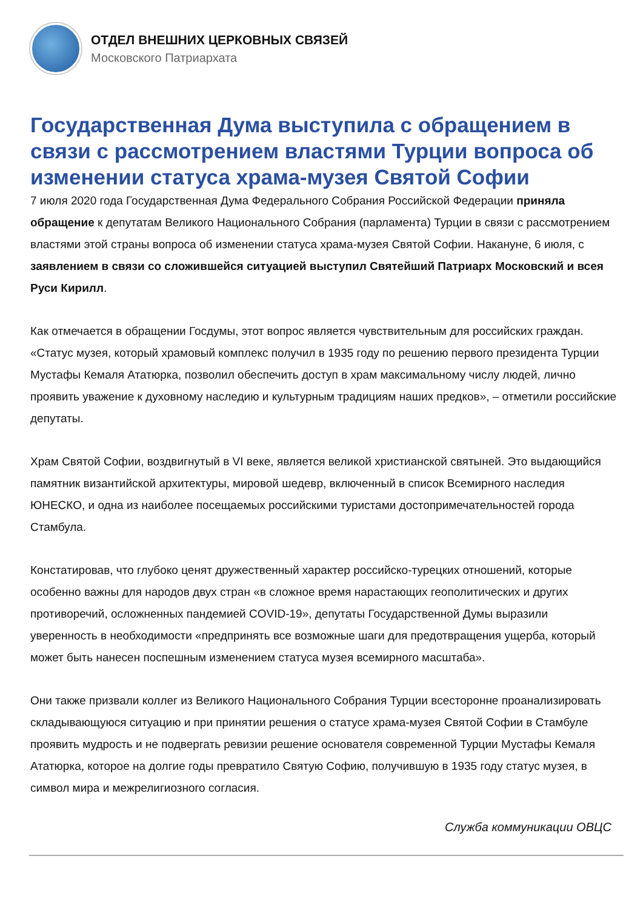ОТДЕЛ ВНЕШНИХ ЦЕРКОВНЫХ СВЯЗЕЙ
Московского Патриархата
Государственная Дума выступила с обращением в связи с рассмотрением властями Турции вопроса об изменении статуса храма-музея Святой Софии
7 июля 2020 года Государственная Дума Федерального Собрания Российской Федерации приняла обращение к депутатам Великого Национального Собрания (парламента) Турции в связи с рассмотрением властями этой страны вопроса об изменении статуса храма-музея Святой Софии. Накануне, 6 июля, с заявлением в связи со сложившейся ситуацией выступил Святейший Патриарх Московский и всея Руси Кирилл.
Как отмечается в обращении Госдумы, этот вопрос является чувствительным для российских граждан. «Статус музея, который храмовый комплекс получил в 1935 году по решению первого президента Турции Мустафы Кемаля Ататюрка, позволил обеспечить доступ в храм максимальному числу людей, лично проявить уважение к духовному наследию и культурным традициям наших предков», – отметили российские депутаты.
Храм Святой Софии, воздвигнутый в VI веке, является великой христианской святыней. Это выдающийся памятник византийской архитектуры, мировой шедевр, включенный в список Всемирного наследия ЮНЕСКО, и одна из наиболее посещаемых российскими туристами достопримечательностей города Стамбула.
Констатировав, что глубоко ценят дружественный характер российско-турецких отношений, которые особенно важны для народов двух стран «в сложное время нарастающих геополитических и других противоречий, осложненных пандемией COVID-19», депутаты Государственной Думы выразили уверенность в необходимости «предпринять все возможные шаги для предотвращения ущерба, который может быть нанесен поспешным изменением статуса музея всемирного масштаба».
Они также призвали коллег из Великого Национального Собрания Турции всесторонне проанализировать складывающуюся ситуацию и при принятии решения о статусе храма-музея Святой Софии в Стамбуле проявить мудрость и не подвергать ревизии решение основателя современной Турции Мустафы Кемаля Ататюрка, которое на долгие годы превратило Святую Софию, получившую в 1935 году статус музея, в символ мира и межрелигиозного согласия.
Служба коммуникации ОВЦС